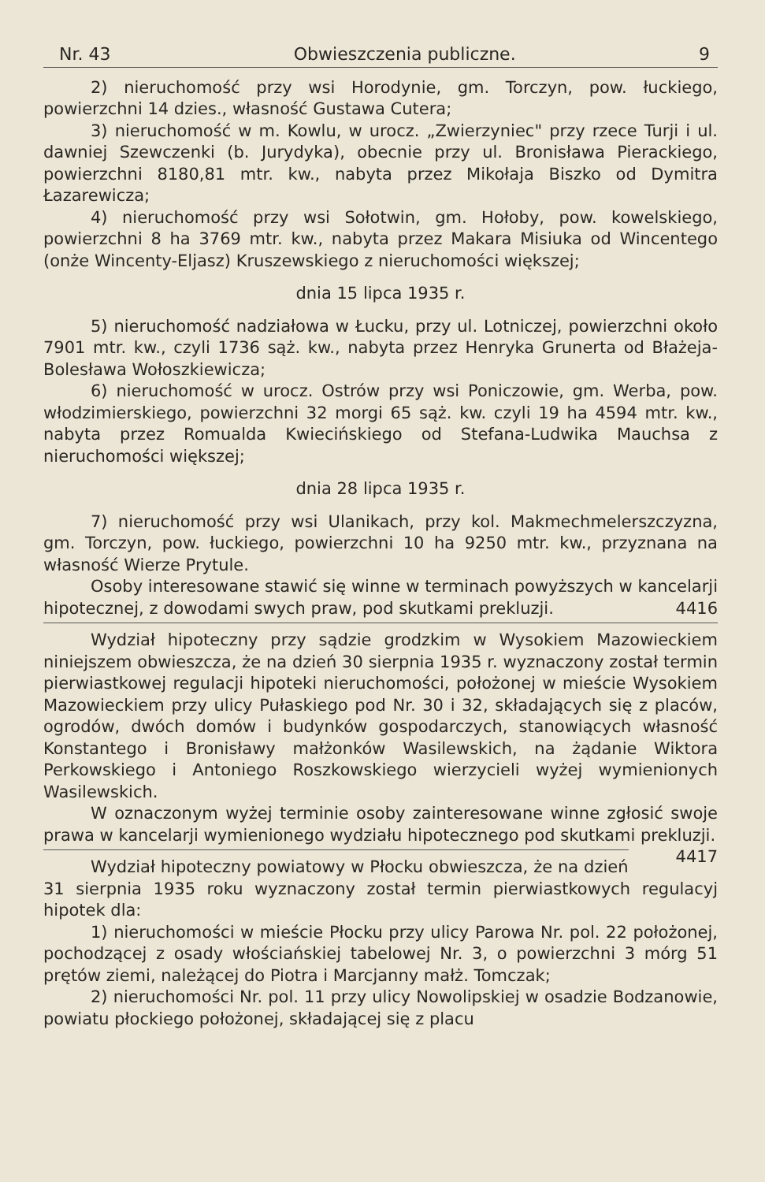Nr. 43 Obwieszczenia publiczne. 9
2) nieruchomość przy wsi Horodynie, gm. Torczyn, pow. łuckiego, powierzchni 14 dzies., własność Gustawa Cutera;
3) nieruchomość w m. Kowlu, w urocz. „Zwierzyniec" przy rzece Turji i ul. dawniej Szewczenki (b. Jurydyka), obecnie przy ul. Bronisława Pierackiego, powierzchni 8180,81 mtr. kw., nabyta przez Mikołaja Biszko od Dymitra Łazarewicza;
4) nieruchomość przy wsi Sołotwin, gm. Hołoby, pow. kowelskiego, powierzchni 8 ha 3769 mtr. kw., nabyta przez Makara Misiuka od Wincentego (onże Wincenty-Eljasz) Kruszewskiego z nieruchomości większej;
dnia 15 lipca 1935 r.
5) nieruchomość nadziałowa w Łucku, przy ul. Lotniczej, powierzchni około 7901 mtr. kw., czyli 1736 sąż. kw., nabyta przez Henryka Grunerta od Błażeja-Bolesława Wołoszkiewicza;
6) nieruchomość w urocz. Ostrów przy wsi Poniczowie, gm. Werba, pow. włodzimierskiego, powierzchni 32 morgi 65 sąż. kw. czyli 19 ha 4594 mtr. kw., nabyta przez Romualda Kwiecińskiego od Stefana-Ludwika Mauchsa z nieruchomości większej;
dnia 28 lipca 1935 r.
7) nieruchomość przy wsi Ulanikach, przy kol. Makmechmelerszczyzna, gm. Torczyn, pow. łuckiego, powierzchni 10 ha 9250 mtr. kw., przyznana na własność Wierze Prytule.
Osoby interesowane stawić się winne w terminach powyższych w kancelarji hipotecznej, z dowodami swych praw, pod skutkami prekluzji. 4416
Wydział hipoteczny przy sądzie grodzkim w Wysokiem Mazowieckiem niniejszem obwieszcza, że na dzień 30 sierpnia 1935 r. wyznaczony został termin pierwiastkowej regulacji hipoteki nieruchomości, położonej w mieście Wysokiem Mazowieckiem przy ulicy Pułaskiego pod Nr. 30 i 32, składających się z placów, ogrodów, dwóch domów i budynków gospodarczych, stanowiących własność Konstantego i Bronisławy małżonków Wasilewskich, na żądanie Wiktora Perkowskiego i Antoniego Roszkowskiego wierzycieli wyżej wymienionych Wasilewskich.
W oznaczonym wyżej terminie osoby zainteresowane winne zgłosić swoje prawa w kancelarji wymienionego wydziału hipotecznego pod skutkami prekluzji. 4417
Wydział hipoteczny powiatowy w Płocku obwieszcza, że na dzień 31 sierpnia 1935 roku wyznaczony został termin pierwiastkowych regulacyj hipotek dla:
1) nieruchomości w mieście Płocku przy ulicy Parowa Nr. pol. 22 położonej, pochodzącej z osady włościańskiej tabelowej Nr. 3, o powierzchni 3 mórg 51 prętów ziemi, należącej do Piotra i Marcjanny małż. Tomczak;
2) nieruchomości Nr. pol. 11 przy ulicy Nowolipskiej w osadzie Bodzanowie, powiatu płockiego położonej, składającej się z placu